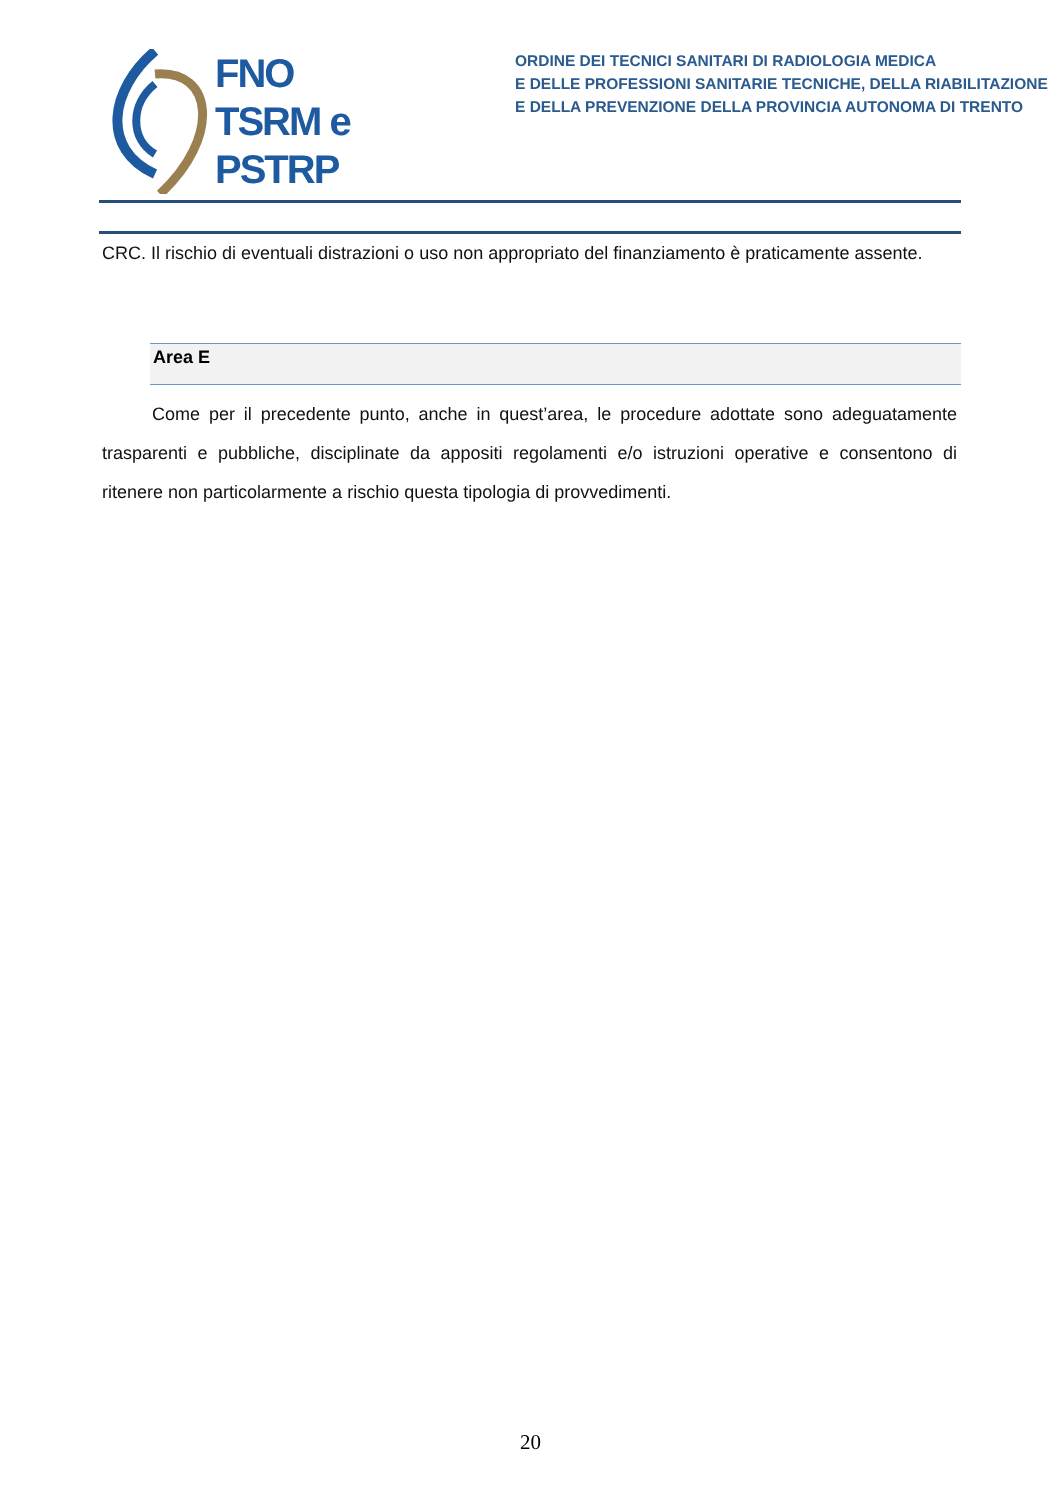FNO
TSRM e
PSTRP
ORDINE DEI TECNICI SANITARI DI RADIOLOGIA MEDICA
E DELLE PROFESSIONI SANITARIE TECNICHE, DELLA RIABILITAZIONE
E DELLA PREVENZIONE DELLA PROVINCIA AUTONOMA DI TRENTO
CRC. Il rischio di eventuali distrazioni o uso non appropriato del finanziamento è praticamente assente.
Area E
Come per il precedente punto, anche in quest’area, le procedure adottate sono adeguatamente trasparenti e pubbliche, disciplinate da appositi regolamenti e/o istruzioni operative e consentono di ritenere non particolarmente a rischio questa tipologia di provvedimenti.
20